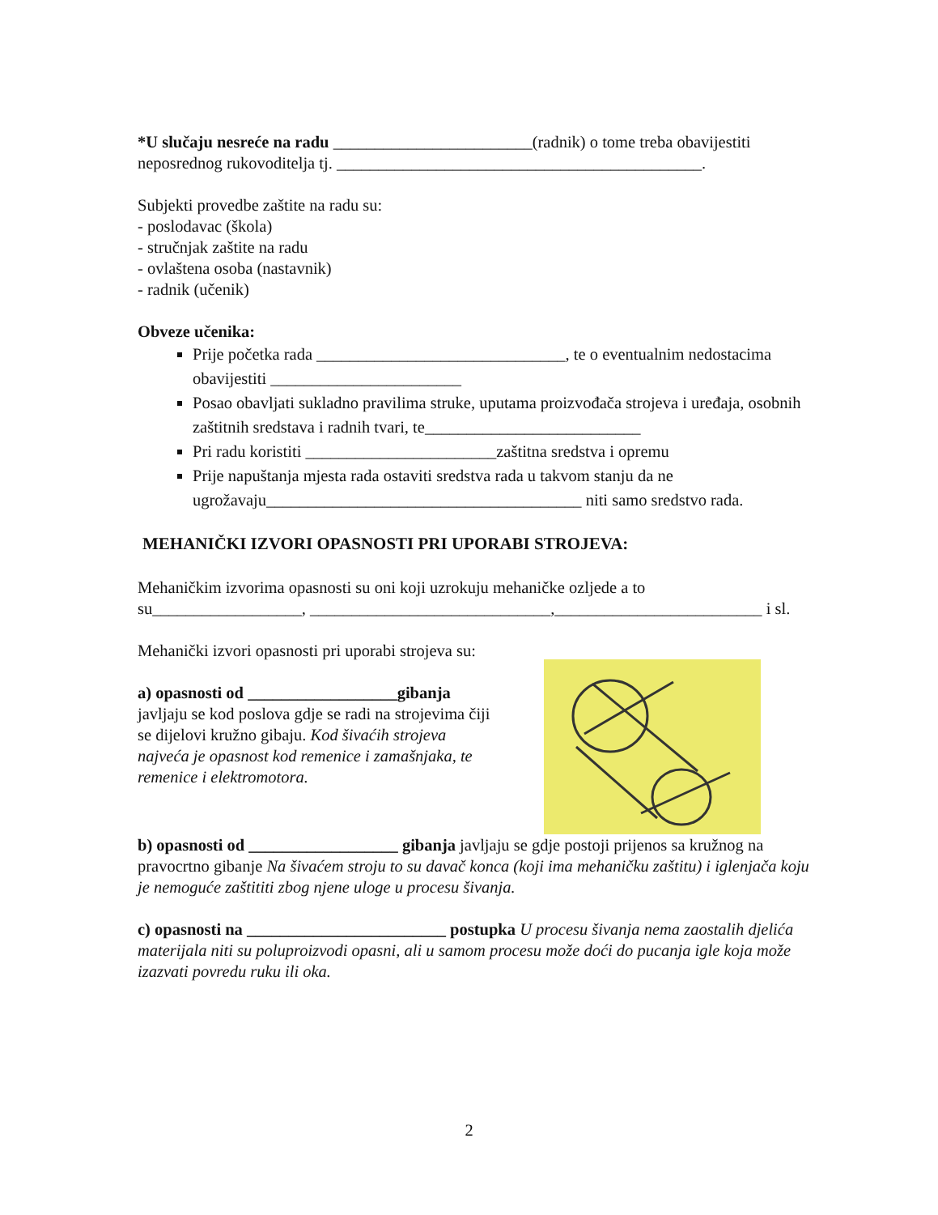*U slučaju nesreće na radu ________________________(radnik) o tome treba obavijestiti neposrednog rukovoditelja tj. ____________________________________________.
Subjekti provedbe zaštite na radu su:
- poslodavac (škola)
- stručnjak zaštite na radu
- ovlaštena osoba (nastavnik)
- radnik (učenik)
Obveze učenika:
Prije početka rada ______________________________, te o eventualnim nedostacima obavijestiti _______________________
Posao obavljati sukladno pravilima struke, uputama proizvođača strojeva i uređaja, osobnih zaštitnih sredstava i radnih tvari, te__________________________
Pri radu koristiti _______________________zaštitna sredstva i opremu
Prije napuštanja mjesta rada ostaviti sredstva rada u takvom stanju da ne ugrožavaju______________________________________ niti samo sredstvo rada.
MEHANIČKI IZVORI OPASNOSTI PRI UPORABI STROJEVA:
Mehaničkim izvorima opasnosti su oni koji uzrokuju mehaničke ozljede a to su__________________, _____________________________,_________________________ i sl.
Mehanički izvori opasnosti pri uporabi strojeva su:
a) opasnosti od __________________gibanja javljaju se kod poslova gdje se radi na strojevima čiji se dijelovi kružno gibaju. Kod šivaćih strojeva najveća je opasnost kod remenice i zamašnjaka, te remenice i elektromotora.
b) opasnosti od __________________ gibanja javljaju se gdje postoji prijenos sa kružnog na pravocrtno gibanje Na šivaćem stroju to su davač konca (koji ima mehaničku zaštitu) i iglenjača koju je nemoguće zaštititi zbog njene uloge u procesu šivanja.
c) opasnosti na ________________________ postupka U procesu šivanja nema zaostalih djelića materijala niti su poluproizvodi opasni, ali u samom procesu može doći do pucanja igle koja može izazvati povredu ruku ili oka.
2